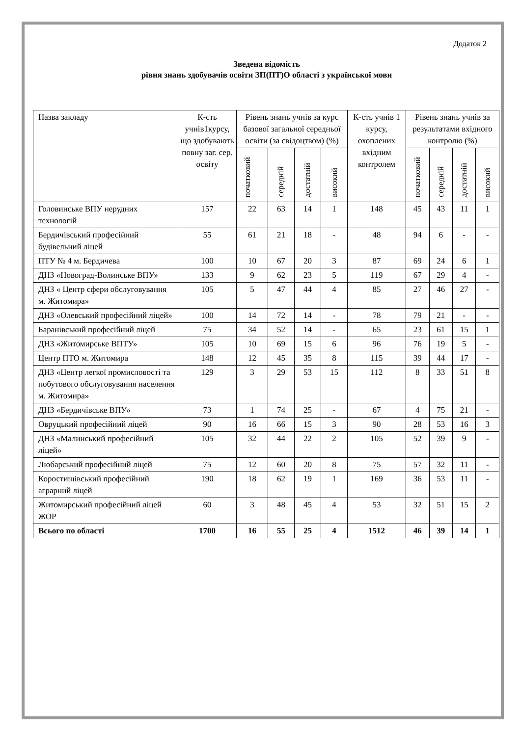Додаток 2
Зведена відомість
рівня знань здобувачів освіти ЗП(ПТ)О області з української мови
| Назва закладу | К-сть учнів1курсу, що здобувають повну заг. сер. освіту | Рівень знань учнів за курс базової загальної середньої освіти (за свідоцтвом) (%) | | | | К-сть учнів 1 курсу, охоплених вхідним контролем | Рівень знань учнів за результатами вхідного контролю (%) | | | |
| --- | --- | --- | --- | --- | --- | --- | --- | --- | --- | --- |
| | | початковий | середній | достатній | високий | | початковий | середній | достатній | високий |
| Головинське ВПУ нерудних технологій | 157 | 22 | 63 | 14 | 1 | 148 | 45 | 43 | 11 | 1 |
| Бердичівський професійний будівельний ліцей | 55 | 61 | 21 | 18 | - | 48 | 94 | 6 | - | - |
| ПТУ № 4 м. Бердичева | 100 | 10 | 67 | 20 | 3 | 87 | 69 | 24 | 6 | 1 |
| ДНЗ «Новоград-Волинське ВПУ» | 133 | 9 | 62 | 23 | 5 | 119 | 67 | 29 | 4 | - |
| ДНЗ « Центр сфери обслуговування м. Житомира» | 105 | 5 | 47 | 44 | 4 | 85 | 27 | 46 | 27 | - |
| ДНЗ «Олевський професійний ліцей» | 100 | 14 | 72 | 14 | - | 78 | 79 | 21 | - | - |
| Баранівський професійний ліцей | 75 | 34 | 52 | 14 | - | 65 | 23 | 61 | 15 | 1 |
| ДНЗ «Житомирське ВПТУ» | 105 | 10 | 69 | 15 | 6 | 96 | 76 | 19 | 5 | - |
| Центр ПТО м. Житомира | 148 | 12 | 45 | 35 | 8 | 115 | 39 | 44 | 17 | - |
| ДНЗ «Центр легкої промисловості та побутового обслуговування населення м. Житомира» | 129 | 3 | 29 | 53 | 15 | 112 | 8 | 33 | 51 | 8 |
| ДНЗ «Бердичівське ВПУ» | 73 | 1 | 74 | 25 | - | 67 | 4 | 75 | 21 | - |
| Овруцький професійний ліцей | 90 | 16 | 66 | 15 | 3 | 90 | 28 | 53 | 16 | 3 |
| ДНЗ «Малинський професійний ліцей» | 105 | 32 | 44 | 22 | 2 | 105 | 52 | 39 | 9 | - |
| Любарський професійний ліцей | 75 | 12 | 60 | 20 | 8 | 75 | 57 | 32 | 11 | - |
| Коростишівський професійний аграрний ліцей | 190 | 18 | 62 | 19 | 1 | 169 | 36 | 53 | 11 | - |
| Житомирський професійний ліцей ЖОР | 60 | 3 | 48 | 45 | 4 | 53 | 32 | 51 | 15 | 2 |
| Всього по області | 1700 | 16 | 55 | 25 | 4 | 1512 | 46 | 39 | 14 | 1 |